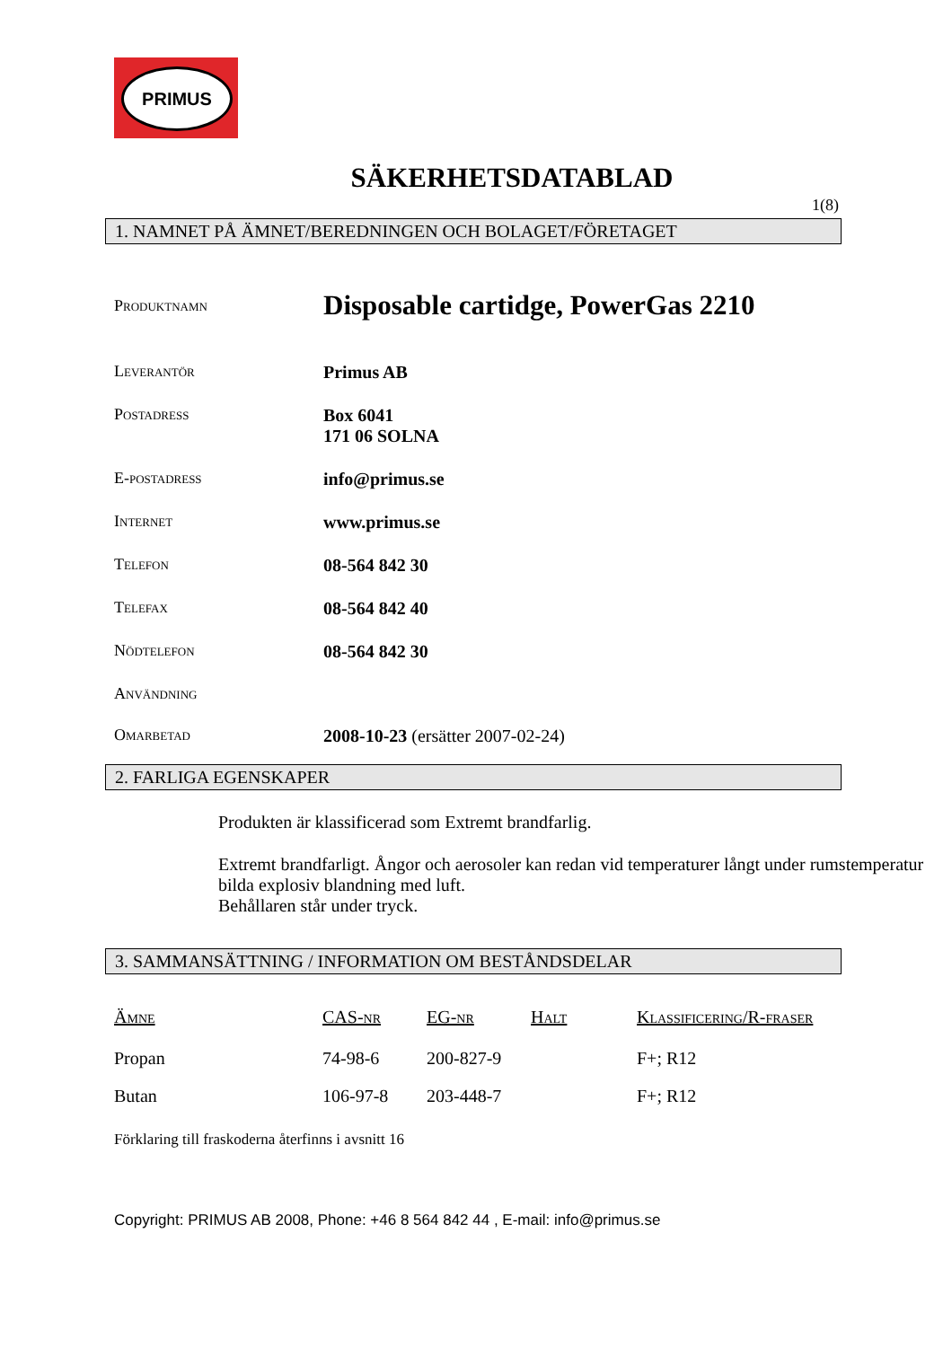PRIMUS
SÄKERHETSDATABLAD
1(8)
1. NAMNET PÅ ÄMNET/BEREDNINGEN OCH BOLAGET/FÖRETAGET
Produktnamn
Disposable cartidge, PowerGas 2210
Leverantör Primus AB
Postadress Box 6041
171 06 SOLNA
E-postadress info@primus.se
Internet www.primus.se
Telefon 08-564 842 30
Telefax 08-564 842 40
Nödtelefon 08-564 842 30
Användning
Omarbetad 2008-10-23 (ersätter 2007-02-24)
2. FARLIGA EGENSKAPER
Produkten är klassificerad som Extremt brandfarlig.
Extremt brandfarligt. Ångor och aerosoler kan redan vid temperaturer långt under rumstemperatur bilda explosiv blandning med luft.
Behållaren står under tryck.
3. SAMMANSÄTTNING / INFORMATION OM BESTÅNDSDELAR
| Ämne | CAS-nr | EG-nr | Halt | Klassificering/R-fraser |
| --- | --- | --- | --- | --- |
| Propan | 74-98-6 | 200-827-9 | | F+; R12 |
| Butan | 106-97-8 | 203-448-7 | | F+; R12 |
Förklaring till fraskoderna återfinns i avsnitt 16
Copyright: PRIMUS AB 2008, Phone: +46 8 564 842 44 , E-mail: info@primus.se